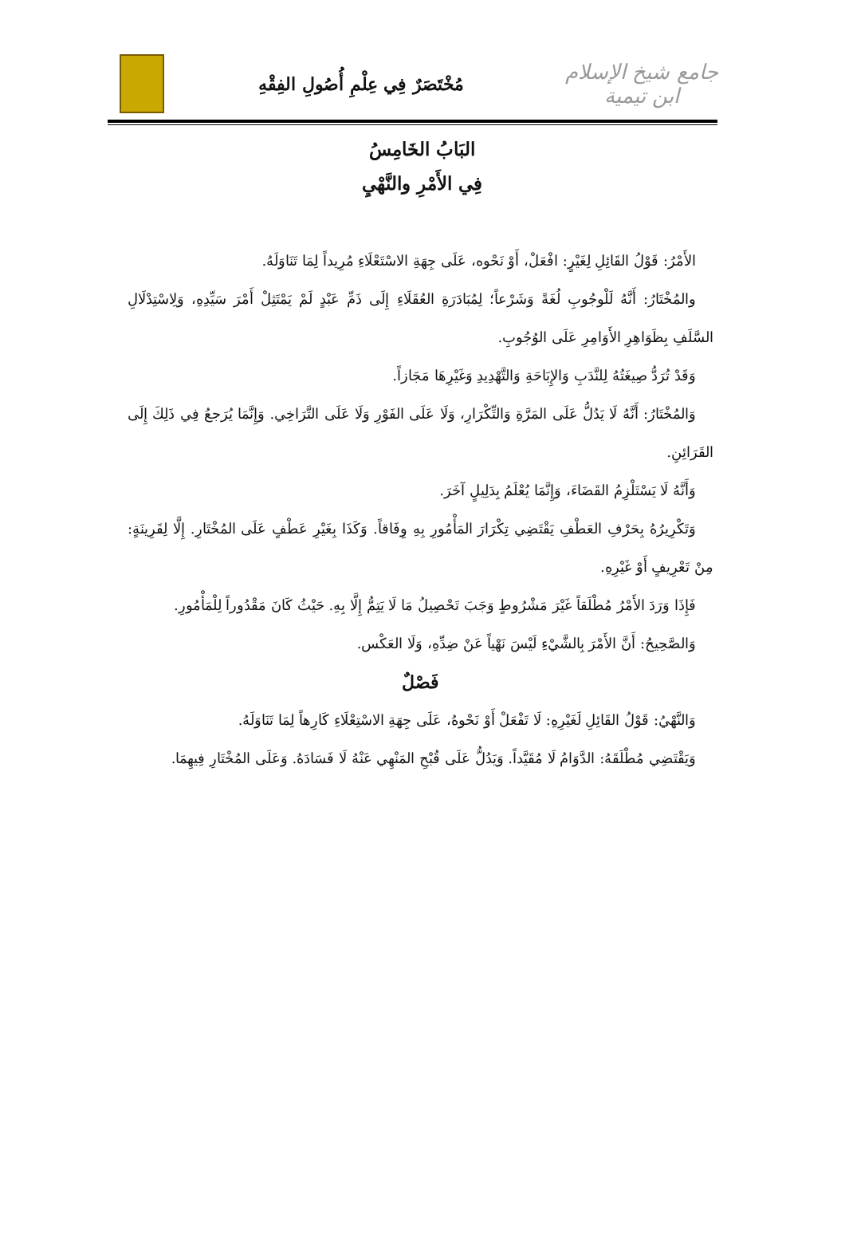جامع شيخ الإسلام ابن تيمية
مُخْتَصَرٌ فِي عِلْمِ أُصُولِ الفِقْهِ
البَابُ الخَامِسُ
فِي الأَمْرِ والنَّهْيِ
الأَمْرُ: قَوْلُ القَائِلِ لِغَيْرٍ: افْعَلْ، أَوْ نَحْوه، عَلَى جِهَةِ الاسْتَعْلَاءِ مُرِيداً لِمَا تَنَاوَلَهُ.
والمُخْتَارُ: أَنَّهُ لَلْوجُوبِ لُغَةً وَشَرْعاً؛ لِمُبَادَرَةِ العُقَلَاءِ إِلَى ذَمِّ عَبْدٍ لَمْ يَمْتَثِلْ أَمْرَ سَيِّدِهِ، وَلِاسْتِدْلَالِ السَّلَفِ بِظَوَاهِرِ الأَوَامِرِ عَلَى الوُجُوبِ.
وَقَدْ تُرَدُّ صِيغَتُهُ لِلنَّدَبِ وَالإِبَاحَةِ وَالتَّهْدِيدِ وَغَيْرِهَا مَجَازاً.
وَالمُخْتَارُ: أَنَّهُ لَا يَدُلُّ عَلَى المَرَّةِ وَالتِّكْرَارِ، وَلَا عَلَى الفَوْرِ وَلَا عَلَى التَّرَاخِي. وَإِنَّمَا يُرَجعُ فِي ذَلِكَ إِلَى القَرَائِنِ.
وَأَنَّهُ لَا يَسْتَلْزِمُ القَضَاءَ، وَإِنَّمَا يُعْلَمُ بِدَلِيلٍ آخَرَ.
وَتَكْرِيرُهُ بِحَرْفِ العَطْفِ يَقْتَضِي تِكْرَارَ المَأْمُورِ بِهِ وِفَاقاً. وَكَذَا بِغَيْرِ عَطْفٍ عَلَى المُخْتَارِ. إِلَّا لِقَرِينَةٍ: مِنْ تَعْرِيفٍ أَوْ غَيْرِهِ.
فَإِذَا وَرَدَ الأَمْرُ مُطْلَقاً غَيْرَ مَشْرُوطٍ وَجَبَ تَحْصِيلُ مَا لَا يَتِمُّ إِلَّا بِهِ. حَيْثُ كَانَ مَقْدُوراً لِلْمَأْمُورِ.
وَالصَّحِيحُ: أَنَّ الأَمْرَ بِالشَّيْءِ لَيْسَ نَهْياً عَنْ ضِدِّهِ، وَلَا العَكْس.
فَصْلٌ
وَالنَّهْيُ: قَوْلُ القَائِلِ لَغَيْرِهِ: لَا تَفْعَلْ أَوْ نَحْوهُ، عَلَى جِهَةِ الاسْتِعْلَاءِ كَارِهاً لِمَا تَنَاوَلَهُ.
وَيَقْتَضِي مُطْلَقَهُ: الدَّوَامُ لَا مُقَيَّداً. وَيَدُلُّ عَلَى قُبْحِ المَنْهِي عَنْهُ لَا فَسَادَهُ. وَعَلَى المُخْتَارِ فِيهِمَا.